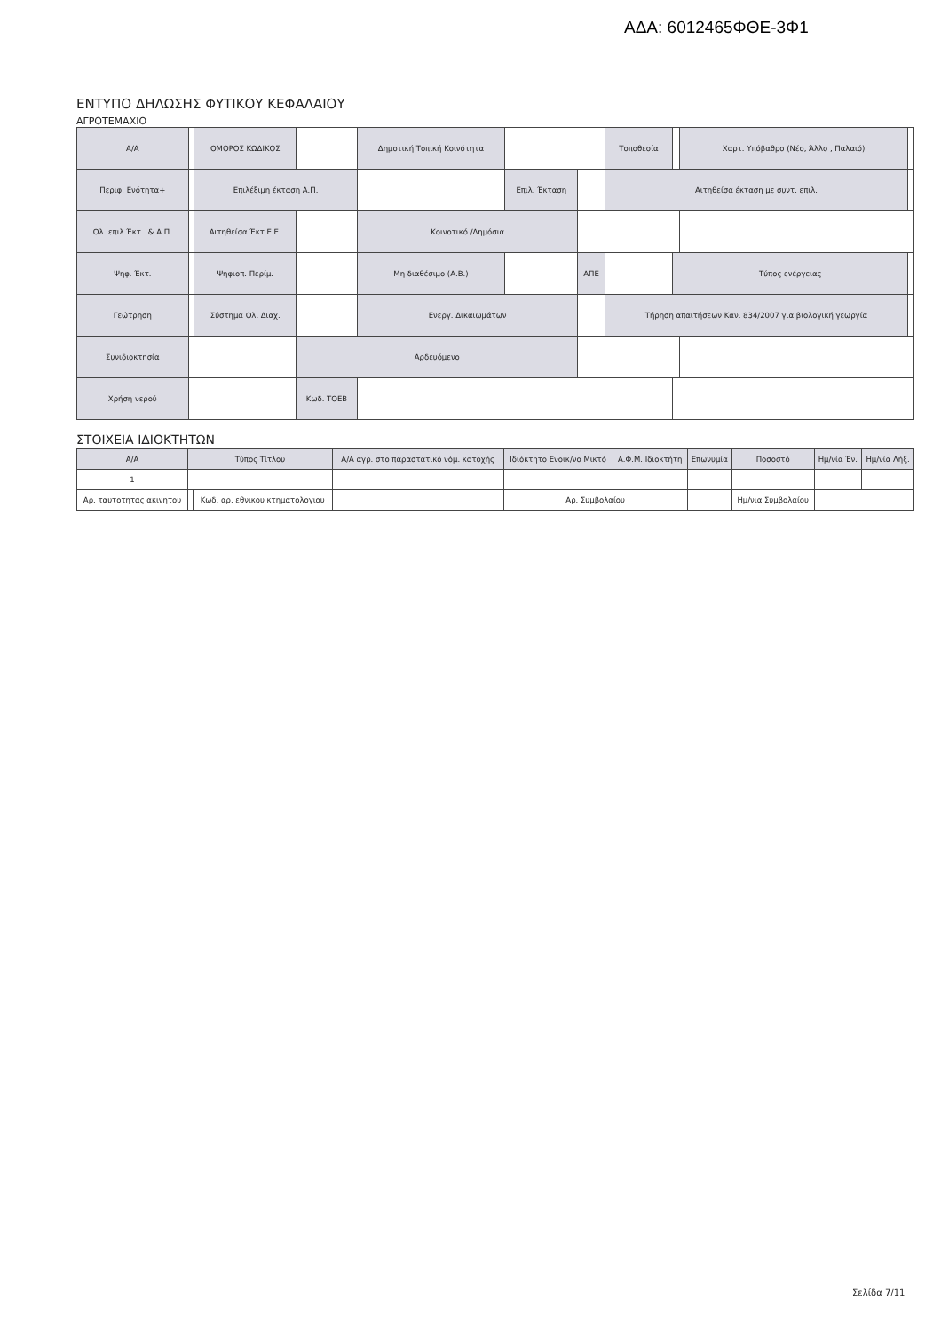ΑΔΑ: 6012465ΦΘΕ-3Φ1
ΕΝΤΥΠΟ ΔΗΛΩΣΗΣ ΦΥΤΙΚΟΥ ΚΕΦΑΛΑΙΟΥ
ΑΓΡΟΤΕΜΑΧΙΟ
| Α/Α | | ΟΜΟΡΟΣ ΚΩΔΙΚΟΣ | | Δημοτική Τοπική Κοινότητα | | | Τοποθεσία | | Χαρτ. Υπόβαθρο (Νέο, Άλλο , Παλαιό) | |
| Περιφ. Ενότητα+ | | Επιλέξιμη έκταση Α.Π. | | | Επιλ. Έκταση | | Αιτηθείσα έκταση με συντ. επιλ. | | | |
| Ολ. επιλ.Έκτ . & Α.Π. | | Αιτηθείσα Έκτ.Ε.Ε. | | Κοινοτικό /Δημόσια | | | | | | |
| Ψηφ. Έκτ. | | Ψηφιοπ. Περίμ. | | Μη διαθέσιμο (Α.Β.) | | ΑΠΕ | | Τύπος ενέργειας | | |
| Γεώτρηση | | Σύστημα Ολ. Διαχ. | | Ενεργ. Δικαιωμάτων | | | Τήρηση απαιτήσεων Καν. 834/2007 για βιολογική γεωργία | | | |
| Συνιδιοκτησία | | | Αρδευόμενο | | | | | | | |
| Χρήση νερού | | | Κωδ. ΤΟΕΒ | | | | | | | |
ΣΤΟΙΧΕΙΑ ΙΔΙΟΚΤΗΤΩΝ
| Α/Α | Τύπος Τίτλου | | | Α/Α αγρ. στο παραστατικό νόμ. κατοχής | Ιδιόκτητο Ενοικ/νο Μικτό | Α.Φ.Μ. Ιδιοκτήτη | Επωνυμία | | Ποσοστό | Ημ/νία Έν. | Ημ/νία Λήξ. |
| --- | --- | --- | --- | --- | --- | --- | --- | --- | --- | --- | --- |
| 1 | | | | | | | | | | | |
| Αρ. ταυτοτητας ακινητου | | | Κωδ. αρ. εθνικου κτηματολογιου | | Αρ. Συμβολαίου | | | Ημ/νια Συμβολαίου | | | |
Σελίδα 7/11